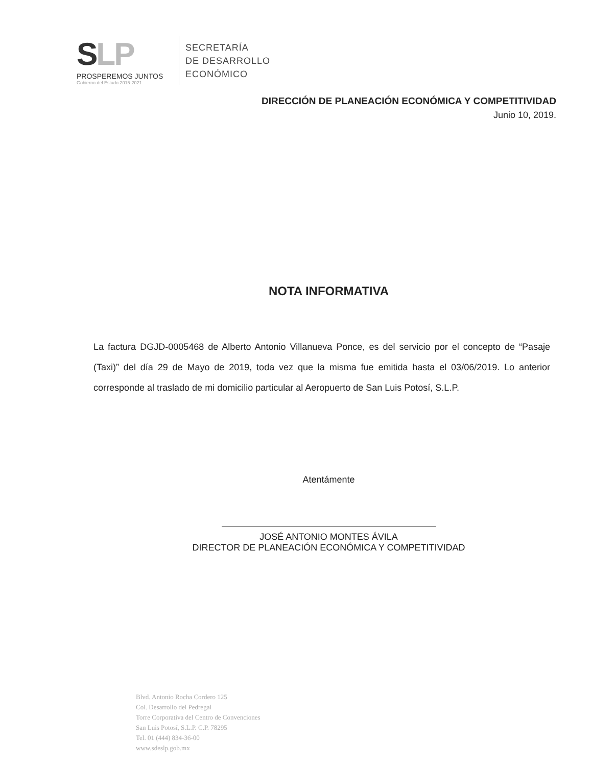SLP
PROSPEREMOS JUNTOS
Gobierno del Estado 2015-2021
SECRETARÍA
DE DESARROLLO
ECONÓMICO
DIRECCIÓN DE PLANEACIÓN ECONÓMICA Y COMPETITIVIDAD
Junio 10, 2019.
NOTA INFORMATIVA
La factura DGJD-0005468 de Alberto Antonio Villanueva Ponce, es del servicio por el concepto de “Pasaje (Taxi)” del día 29 de Mayo de 2019, toda vez que la misma fue emitida hasta el 03/06/2019. Lo anterior corresponde al traslado de mi domicilio particular al Aeropuerto de San Luis Potosí, S.L.P.
Atentámente
JOSÉ ANTONIO MONTES ÁVILA
DIRECTOR DE PLANEACIÓN ECONÓMICA Y COMPETITIVIDAD
Blvd. Antonio Rocha Cordero 125
Col. Desarrollo del Pedregal
Torre Corporativa del Centro de Convenciones
San Luis Potosí, S.L.P. C.P. 78295
Tel. 01 (444) 834-36-00
www.sdeslp.gob.mx